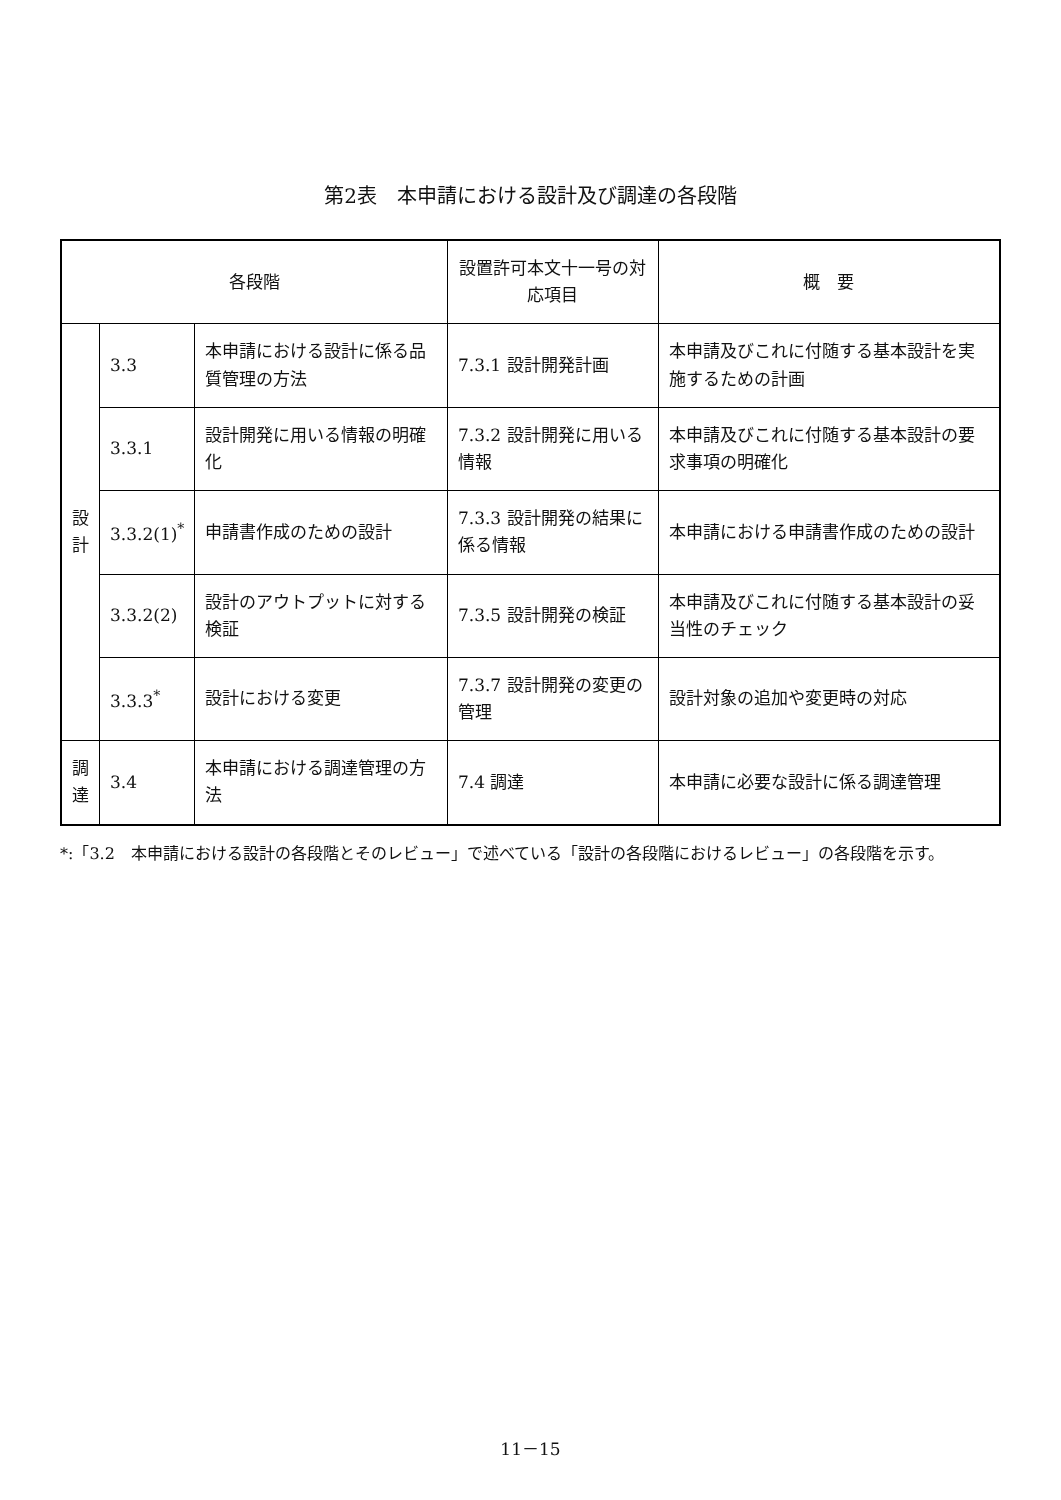第2表　本申請における設計及び調達の各段階
| 各段階 | | | 設置許可本文十一号の対応項目 | 概 要 |
| --- | --- | --- | --- | --- |
| 設 計 | 3.3 | 本申請における設計に係る品質管理の方法 | 7.3.1 設計開発計画 | 本申請及びこれに付随する基本設計を実施するための計画 |
| | 3.3.1 | 設計開発に用いる情報の明確化 | 7.3.2 設計開発に用いる情報 | 本申請及びこれに付随する基本設計の要求事項の明確化 |
| | 3.3.2(1)<sup>*</sup> | 申請書作成のための設計 | 7.3.3 設計開発の結果に係る情報 | 本申請における申請書作成のための設計 |
| | 3.3.2(2) | 設計のアウトプットに対する検証 | 7.3.5 設計開発の検証 | 本申請及びこれに付随する基本設計の妥当性のチェック |
| | 3.3.3<sup>*</sup> | 設計における変更 | 7.3.7 設計開発の変更の管理 | 設計対象の追加や変更時の対応 |
| 調 達 | 3.4 | 本申請における調達管理の方法 | 7.4 調達 | 本申請に必要な設計に係る調達管理 |
*:「3.2　本申請における設計の各段階とそのレビュー」で述べている「設計の各段階におけるレビュー」の各段階を示す。
11－15